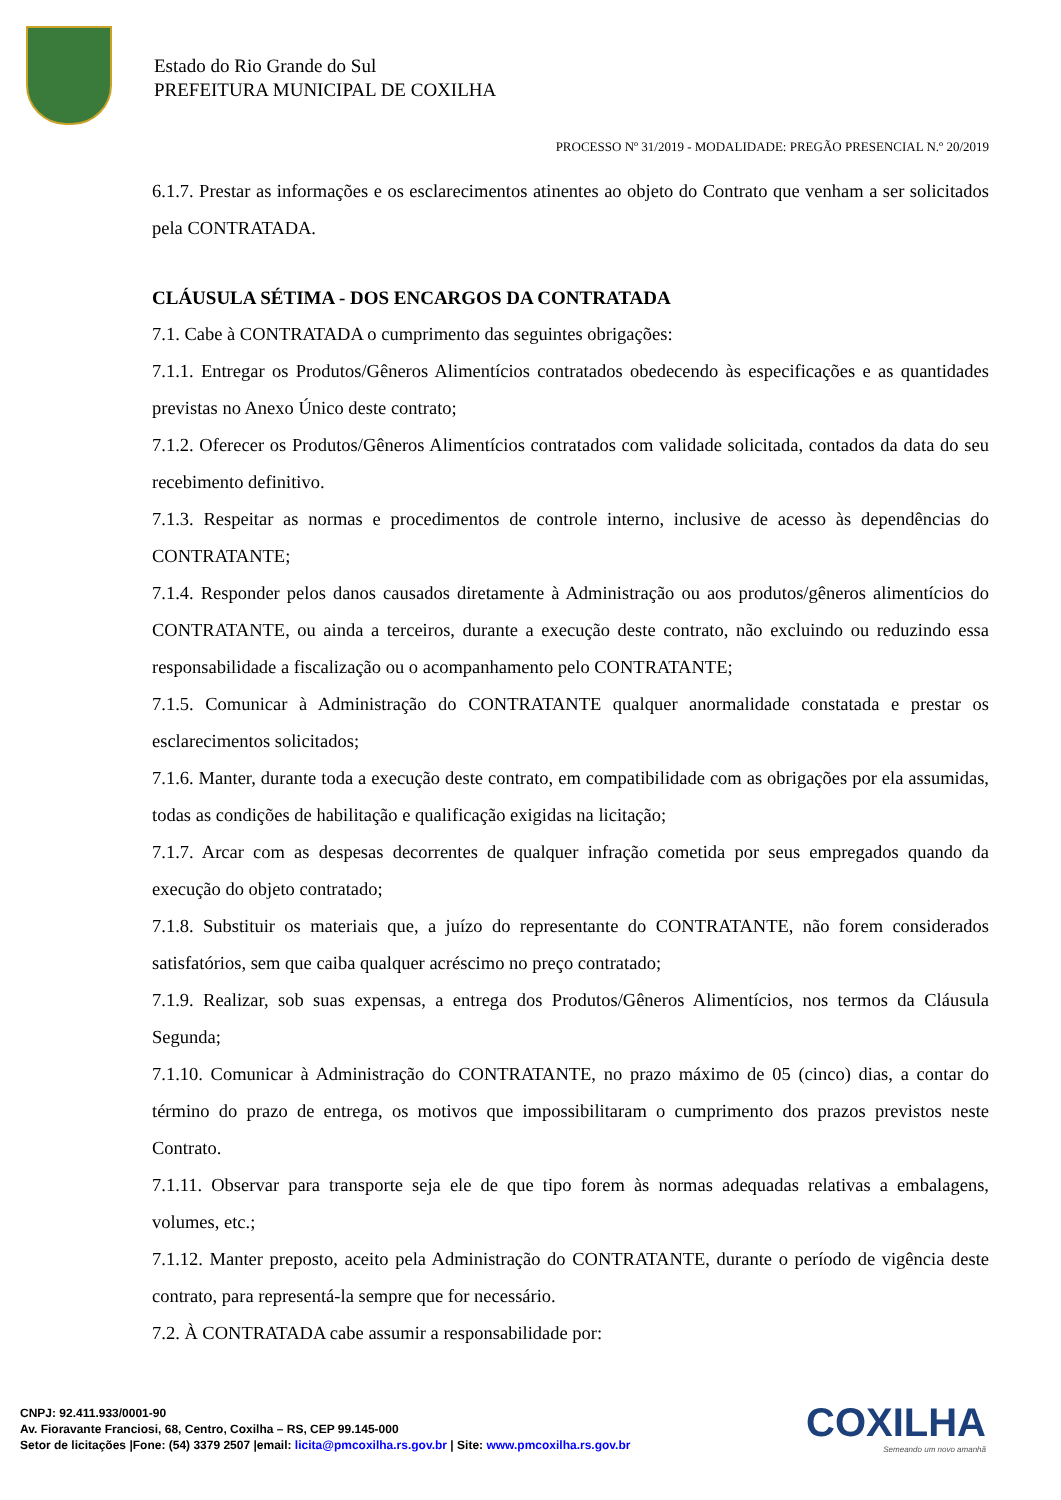Estado do Rio Grande do Sul
PREFEITURA MUNICIPAL DE COXILHA
PROCESSO Nº 31/2019 - MODALIDADE: PREGÃO PRESENCIAL N.º 20/2019
6.1.7. Prestar as informações e os esclarecimentos atinentes ao objeto do Contrato que venham a ser solicitados pela CONTRATADA.
CLÁUSULA SÉTIMA - DOS ENCARGOS DA CONTRATADA
7.1. Cabe à CONTRATADA o cumprimento das seguintes obrigações:
7.1.1. Entregar os Produtos/Gêneros Alimentícios contratados obedecendo às especificações e as quantidades previstas no Anexo Único deste contrato;
7.1.2. Oferecer os Produtos/Gêneros Alimentícios contratados com validade solicitada, contados da data do seu recebimento definitivo.
7.1.3. Respeitar as normas e procedimentos de controle interno, inclusive de acesso às dependências do CONTRATANTE;
7.1.4. Responder pelos danos causados diretamente à Administração ou aos produtos/gêneros alimentícios do CONTRATANTE, ou ainda a terceiros, durante a execução deste contrato, não excluindo ou reduzindo essa responsabilidade a fiscalização ou o acompanhamento pelo CONTRATANTE;
7.1.5. Comunicar à Administração do CONTRATANTE qualquer anormalidade constatada e prestar os esclarecimentos solicitados;
7.1.6. Manter, durante toda a execução deste contrato, em compatibilidade com as obrigações por ela assumidas, todas as condições de habilitação e qualificação exigidas na licitação;
7.1.7. Arcar com as despesas decorrentes de qualquer infração cometida por seus empregados quando da execução do objeto contratado;
7.1.8. Substituir os materiais que, a juízo do representante do CONTRATANTE, não forem considerados satisfatórios, sem que caiba qualquer acréscimo no preço contratado;
7.1.9. Realizar, sob suas expensas, a entrega dos Produtos/Gêneros Alimentícios, nos termos da Cláusula Segunda;
7.1.10. Comunicar à Administração do CONTRATANTE, no prazo máximo de 05 (cinco) dias, a contar do término do prazo de entrega, os motivos que impossibilitaram o cumprimento dos prazos previstos neste Contrato.
7.1.11. Observar para transporte seja ele de que tipo forem às normas adequadas relativas a embalagens, volumes, etc.;
7.1.12. Manter preposto, aceito pela Administração do CONTRATANTE, durante o período de vigência deste contrato, para representá-la sempre que for necessário.
7.2. À CONTRATADA cabe assumir a responsabilidade por:
CNPJ: 92.411.933/0001-90
Av. Fioravante Franciosi, 68, Centro, Coxilha – RS, CEP 99.145-000
Setor de licitações |Fone: (54) 3379 2507 |email: licita@pmcoxilha.rs.gov.br | Site: www.pmcoxilha.rs.gov.br
COXILHA
Semeando um novo amanhã